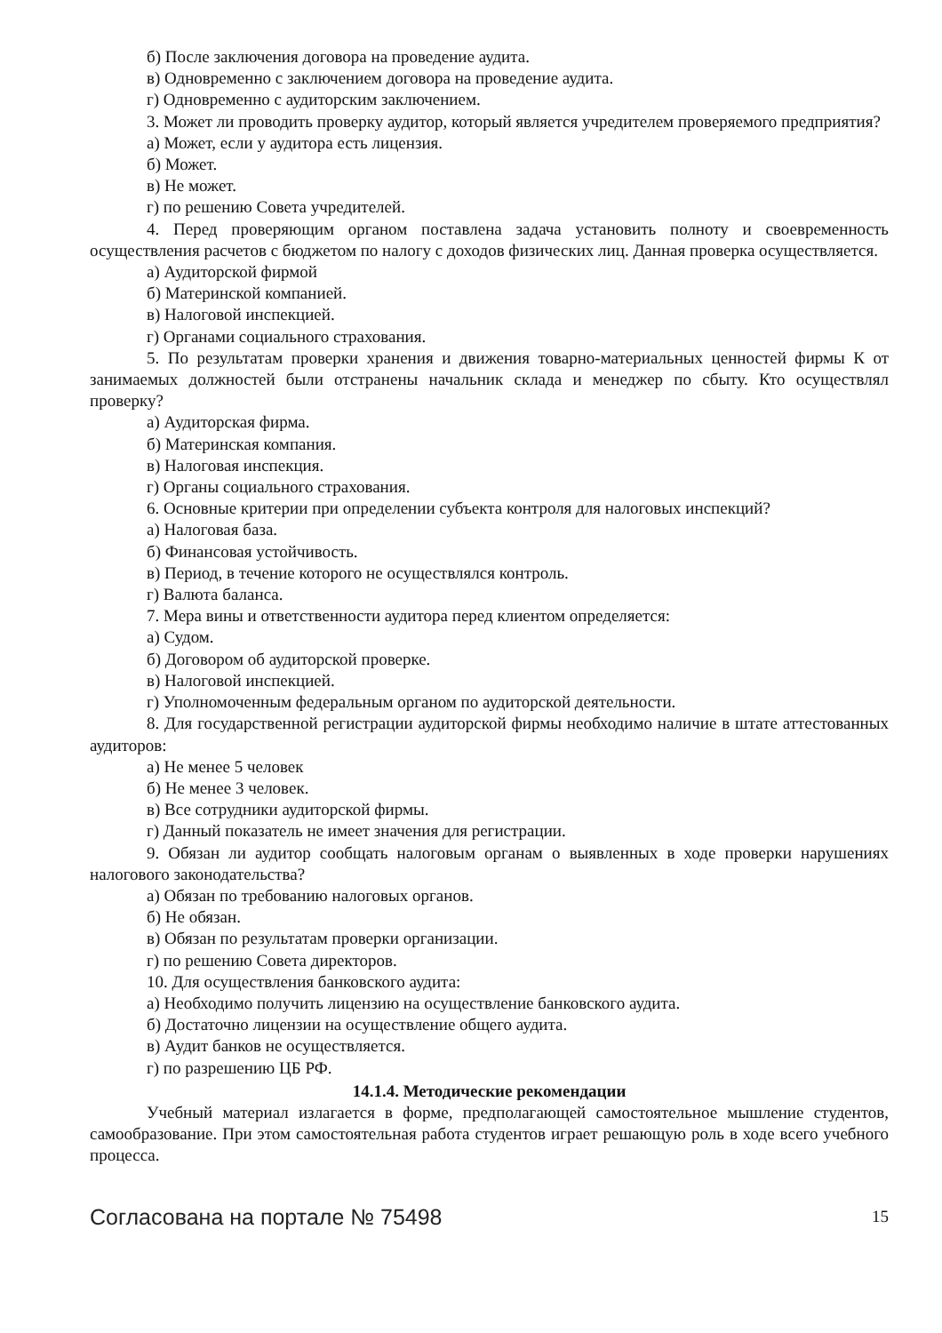б) После заключения договора на проведение аудита.
в) Одновременно с заключением договора на проведение аудита.
г) Одновременно с аудиторским заключением.
3. Может ли проводить проверку аудитор, который является учредителем проверяемого предприятия?
а) Может, если у аудитора есть лицензия.
б) Может.
в) Не может.
г) по решению Совета учредителей.
4. Перед проверяющим органом поставлена задача установить полноту и своевременность осуществления расчетов с бюджетом по налогу с доходов физических лиц. Данная проверка осуществляется.
а) Аудиторской фирмой
б) Материнской компанией.
в) Налоговой инспекцией.
г) Органами социального страхования.
5. По результатам проверки хранения и движения товарно-материальных ценностей фирмы К от занимаемых должностей были отстранены начальник склада и менеджер по сбыту. Кто осуществлял проверку?
а) Аудиторская фирма.
б) Материнская компания.
в) Налоговая инспекция.
г) Органы социального страхования.
6. Основные критерии при определении субъекта контроля для налоговых инспекций?
а) Налоговая база.
б) Финансовая устойчивость.
в) Период, в течение которого не осуществлялся контроль.
г) Валюта баланса.
7. Мера вины и ответственности аудитора перед клиентом определяется:
а) Судом.
б) Договором об аудиторской проверке.
в) Налоговой инспекцией.
г) Уполномоченным федеральным органом по аудиторской деятельности.
8. Для государственной регистрации аудиторской фирмы необходимо наличие в штате аттестованных аудиторов:
а) Не менее 5 человек
б) Не менее 3 человек.
в) Все сотрудники аудиторской фирмы.
г) Данный показатель не имеет значения для регистрации.
9. Обязан ли аудитор сообщать налоговым органам о выявленных в ходе проверки нарушениях налогового законодательства?
а) Обязан по требованию налоговых органов.
б) Не обязан.
в) Обязан по результатам проверки организации.
г) по решению Совета директоров.
10. Для осуществления банковского аудита:
а) Необходимо получить лицензию на осуществление банковского аудита.
б) Достаточно лицензии на осуществление общего аудита.
в) Аудит банков не осуществляется.
г) по разрешению ЦБ РФ.
14.1.4. Методические рекомендации
Учебный материал излагается в форме, предполагающей самостоятельное мышление студентов, самообразование. При этом самостоятельная работа студентов играет решающую роль в ходе всего учебного процесса.
Согласована на портале № 75498 15